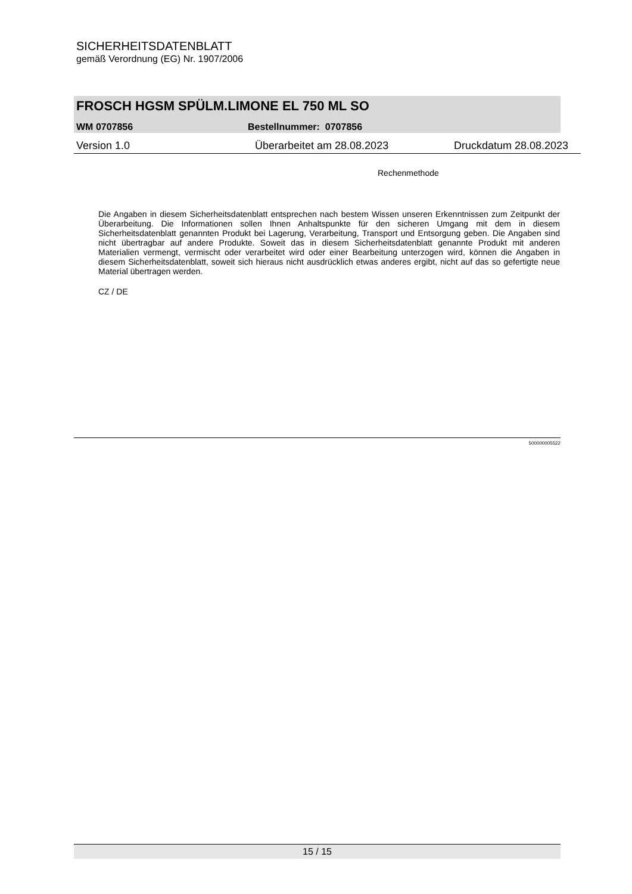SICHERHEITSDATENBLATT
gemäß Verordnung (EG) Nr. 1907/2006
FROSCH HGSM SPÜLM.LIMONE EL 750 ML SO
WM 0707856 Bestellnummer: 0707856
Version 1.0 Überarbeitet am 28.08.2023 Druckdatum 28.08.2023
Rechenmethode
Die Angaben in diesem Sicherheitsdatenblatt entsprechen nach bestem Wissen unseren Erkenntnissen zum Zeitpunkt der Überarbeitung. Die Informationen sollen Ihnen Anhaltspunkte für den sicheren Umgang mit dem in diesem Sicherheitsdatenblatt genannten Produkt bei Lagerung, Verarbeitung, Transport und Entsorgung geben. Die Angaben sind nicht übertragbar auf andere Produkte. Soweit das in diesem Sicherheitsdatenblatt genannte Produkt mit anderen Materialien vermengt, vermischt oder verarbeitet wird oder einer Bearbeitung unterzogen wird, können die Angaben in diesem Sicherheitsdatenblatt, soweit sich hieraus nicht ausdrücklich etwas anderes ergibt, nicht auf das so gefertigte neue Material übertragen werden.
CZ / DE
500000005522
15 / 15